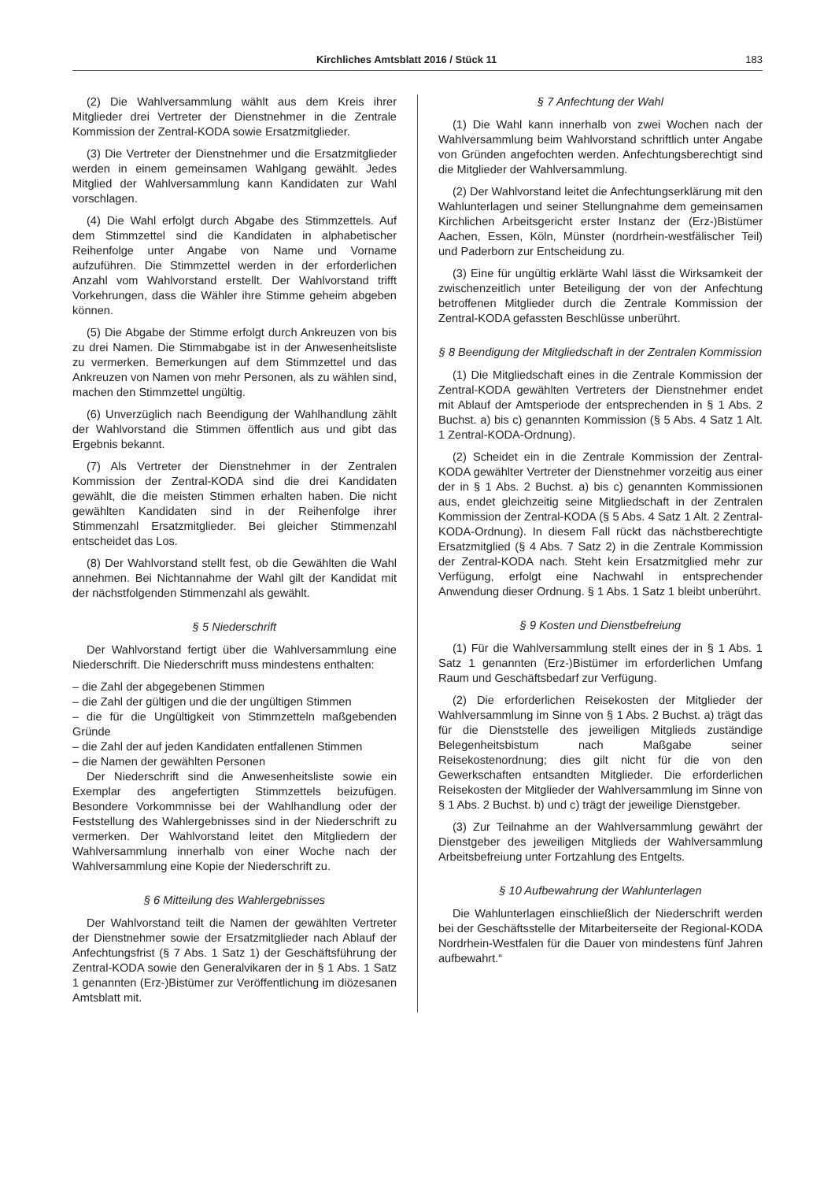Kirchliches Amtsblatt 2016 / Stück 11 183
(2) Die Wahlversammlung wählt aus dem Kreis ihrer Mitglieder drei Vertreter der Dienstnehmer in die Zentrale Kommission der Zentral-KODA sowie Ersatzmitglieder.
(3) Die Vertreter der Dienstnehmer und die Ersatzmitglieder werden in einem gemeinsamen Wahlgang gewählt. Jedes Mitglied der Wahlversammlung kann Kandidaten zur Wahl vorschlagen.
(4) Die Wahl erfolgt durch Abgabe des Stimmzettels. Auf dem Stimmzettel sind die Kandidaten in alphabetischer Reihenfolge unter Angabe von Name und Vorname aufzuführen. Die Stimmzettel werden in der erforderlichen Anzahl vom Wahlvorstand erstellt. Der Wahlvorstand trifft Vorkehrungen, dass die Wähler ihre Stimme geheim abgeben können.
(5) Die Abgabe der Stimme erfolgt durch Ankreuzen von bis zu drei Namen. Die Stimmabgabe ist in der Anwesenheitsliste zu vermerken. Bemerkungen auf dem Stimmzettel und das Ankreuzen von Namen von mehr Personen, als zu wählen sind, machen den Stimmzettel ungültig.
(6) Unverzüglich nach Beendigung der Wahlhandlung zählt der Wahlvorstand die Stimmen öffentlich aus und gibt das Ergebnis bekannt.
(7) Als Vertreter der Dienstnehmer in der Zentralen Kommission der Zentral-KODA sind die drei Kandidaten gewählt, die die meisten Stimmen erhalten haben. Die nicht gewählten Kandidaten sind in der Reihenfolge ihrer Stimmenzahl Ersatzmitglieder. Bei gleicher Stimmenzahl entscheidet das Los.
(8) Der Wahlvorstand stellt fest, ob die Gewählten die Wahl annehmen. Bei Nichtannahme der Wahl gilt der Kandidat mit der nächstfolgenden Stimmenzahl als gewählt.
§ 5 Niederschrift
Der Wahlvorstand fertigt über die Wahlversammlung eine Niederschrift. Die Niederschrift muss mindestens enthalten:
– die Zahl der abgegebenen Stimmen
– die Zahl der gültigen und die der ungültigen Stimmen
– die für die Ungültigkeit von Stimmzetteln maßgebenden Gründe
– die Zahl der auf jeden Kandidaten entfallenen Stimmen
– die Namen der gewählten Personen
Der Niederschrift sind die Anwesenheitsliste sowie ein Exemplar des angefertigten Stimmzettels beizufügen. Besondere Vorkommnisse bei der Wahlhandlung oder der Feststellung des Wahlergebnisses sind in der Niederschrift zu vermerken. Der Wahlvorstand leitet den Mitgliedern der Wahlversammlung innerhalb von einer Woche nach der Wahlversammlung eine Kopie der Niederschrift zu.
§ 6 Mitteilung des Wahlergebnisses
Der Wahlvorstand teilt die Namen der gewählten Vertreter der Dienstnehmer sowie der Ersatzmitglieder nach Ablauf der Anfechtungsfrist (§ 7 Abs. 1 Satz 1) der Geschäftsführung der Zentral-KODA sowie den Generalvikaren der in § 1 Abs. 1 Satz 1 genannten (Erz-)Bistümer zur Veröffentlichung im diözesanen Amtsblatt mit.
§ 7 Anfechtung der Wahl
(1) Die Wahl kann innerhalb von zwei Wochen nach der Wahlversammlung beim Wahlvorstand schriftlich unter Angabe von Gründen angefochten werden. Anfechtungsberechtigt sind die Mitglieder der Wahlversammlung.
(2) Der Wahlvorstand leitet die Anfechtungserklärung mit den Wahlunterlagen und seiner Stellungnahme dem gemeinsamen Kirchlichen Arbeitsgericht erster Instanz der (Erz-)Bistümer Aachen, Essen, Köln, Münster (nordrhein-westfälischer Teil) und Paderborn zur Entscheidung zu.
(3) Eine für ungültig erklärte Wahl lässt die Wirksamkeit der zwischenzeitlich unter Beteiligung der von der Anfechtung betroffenen Mitglieder durch die Zentrale Kommission der Zentral-KODA gefassten Beschlüsse unberührt.
§ 8 Beendigung der Mitgliedschaft in der Zentralen Kommission
(1) Die Mitgliedschaft eines in die Zentrale Kommission der Zentral-KODA gewählten Vertreters der Dienstnehmer endet mit Ablauf der Amtsperiode der entsprechenden in § 1 Abs. 2 Buchst. a) bis c) genannten Kommission (§ 5 Abs. 4 Satz 1 Alt. 1 Zentral-KODA-Ordnung).
(2) Scheidet ein in die Zentrale Kommission der Zentral-KODA gewählter Vertreter der Dienstnehmer vorzeitig aus einer der in § 1 Abs. 2 Buchst. a) bis c) genannten Kommissionen aus, endet gleichzeitig seine Mitgliedschaft in der Zentralen Kommission der Zentral-KODA (§ 5 Abs. 4 Satz 1 Alt. 2 Zentral-KODA-Ordnung). In diesem Fall rückt das nächstberechtigte Ersatzmitglied (§ 4 Abs. 7 Satz 2) in die Zentrale Kommission der Zentral-KODA nach. Steht kein Ersatzmitglied mehr zur Verfügung, erfolgt eine Nachwahl in entsprechender Anwendung dieser Ordnung. § 1 Abs. 1 Satz 1 bleibt unberührt.
§ 9 Kosten und Dienstbefreiung
(1) Für die Wahlversammlung stellt eines der in § 1 Abs. 1 Satz 1 genannten (Erz-)Bistümer im erforderlichen Umfang Raum und Geschäftsbedarf zur Verfügung.
(2) Die erforderlichen Reisekosten der Mitglieder der Wahlversammlung im Sinne von § 1 Abs. 2 Buchst. a) trägt das für die Dienststelle des jeweiligen Mitglieds zuständige Belegenheitsbistum nach Maßgabe seiner Reisekostenordnung; dies gilt nicht für die von den Gewerkschaften entsandten Mitglieder. Die erforderlichen Reisekosten der Mitglieder der Wahlversammlung im Sinne von § 1 Abs. 2 Buchst. b) und c) trägt der jeweilige Dienstgeber.
(3) Zur Teilnahme an der Wahlversammlung gewährt der Dienstgeber des jeweiligen Mitglieds der Wahlversammlung Arbeitsbefreiung unter Fortzahlung des Entgelts.
§ 10 Aufbewahrung der Wahlunterlagen
Die Wahlunterlagen einschließlich der Niederschrift werden bei der Geschäftsstelle der Mitarbeiterseite der Regional-KODA Nordrhein-Westfalen für die Dauer von mindestens fünf Jahren aufbewahrt.“